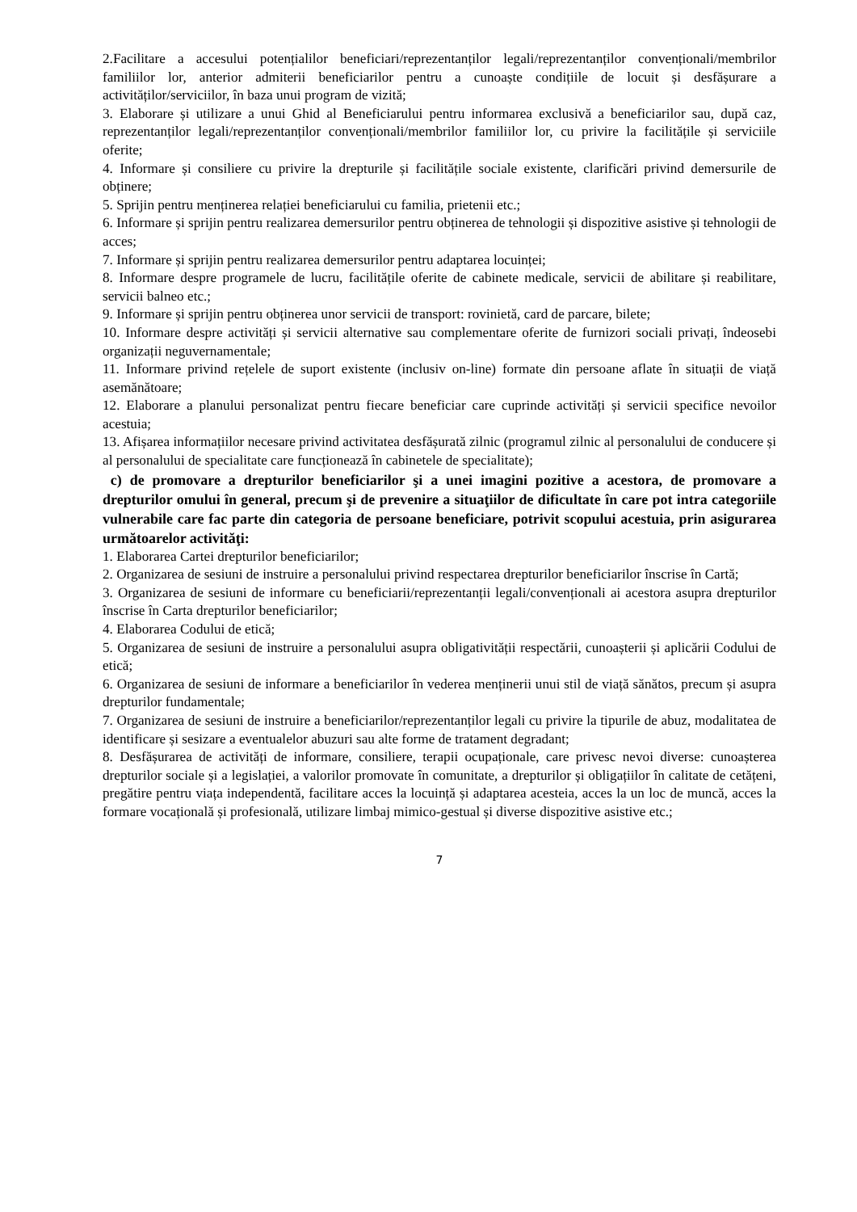2.Facilitare a accesului potențialilor beneficiari/reprezentanților legali/reprezentanților convenționali/membrilor familiilor lor, anterior admiterii beneficiarilor pentru a cunoaște condițiile de locuit și desfășurare a activităților/serviciilor, în baza unui program de vizită;
3. Elaborare și utilizare a unui Ghid al Beneficiarului pentru informarea exclusivă a beneficiarilor sau, după caz, reprezentanților legali/reprezentanților convenționali/membrilor familiilor lor, cu privire la facilitățile și serviciile oferite;
4. Informare și consiliere cu privire la drepturile și facilitățile sociale existente, clarificări privind demersurile de obținere;
5. Sprijin pentru menținerea relației beneficiarului cu familia, prietenii etc.;
6. Informare și sprijin pentru realizarea demersurilor pentru obținerea de tehnologii și dispozitive asistive și tehnologii de acces;
7. Informare și sprijin pentru realizarea demersurilor pentru adaptarea locuinței;
8. Informare despre programele de lucru, facilitățile oferite de cabinete medicale, servicii de abilitare și reabilitare, servicii balneo etc.;
9. Informare și sprijin pentru obținerea unor servicii de transport: rovinietă, card de parcare, bilete;
10. Informare despre activități și servicii alternative sau complementare oferite de furnizori sociali privați, îndeosebi organizații neguvernamentale;
11. Informare privind rețelele de suport existente (inclusiv on-line) formate din persoane aflate în situații de viață asemănătoare;
12. Elaborare a planului personalizat pentru fiecare beneficiar care cuprinde activități și servicii specifice nevoilor acestuia;
13. Afișarea informațiilor necesare privind activitatea desfășurată zilnic (programul zilnic al personalului de conducere și al personalului de specialitate care funcționează în cabinetele de specialitate);
c) de promovare a drepturilor beneficiarilor şi a unei imagini pozitive a acestora, de promovare a drepturilor omului în general, precum şi de prevenire a situaţiilor de dificultate în care pot intra categoriile vulnerabile care fac parte din categoria de persoane beneficiare, potrivit scopului acestuia, prin asigurarea următoarelor activităţi:
1. Elaborarea Cartei drepturilor beneficiarilor;
2. Organizarea de sesiuni de instruire a personalului privind respectarea drepturilor beneficiarilor înscrise în Cartă;
3. Organizarea de sesiuni de informare cu beneficiarii/reprezentanții legali/convenționali ai acestora asupra drepturilor înscrise în Carta drepturilor beneficiarilor;
4. Elaborarea Codului de etică;
5. Organizarea de sesiuni de instruire a personalului asupra obligativității respectării, cunoașterii și aplicării Codului de etică;
6. Organizarea de sesiuni de informare a beneficiarilor în vederea menținerii unui stil de viață sănătos, precum și asupra drepturilor fundamentale;
7. Organizarea de sesiuni de instruire a beneficiarilor/reprezentanților legali cu privire la tipurile de abuz, modalitatea de identificare și sesizare a eventualelor abuzuri sau alte forme de tratament degradant;
8. Desfășurarea de activități de informare, consiliere, terapii ocupaționale, care privesc nevoi diverse: cunoașterea drepturilor sociale și a legislației, a valorilor promovate în comunitate, a drepturilor și obligațiilor în calitate de cetățeni, pregătire pentru viața independentă, facilitare acces la locuință și adaptarea acesteia, acces la un loc de muncă, acces la formare vocațională și profesională, utilizare limbaj mimico-gestual și diverse dispozitive asistive etc.;
7